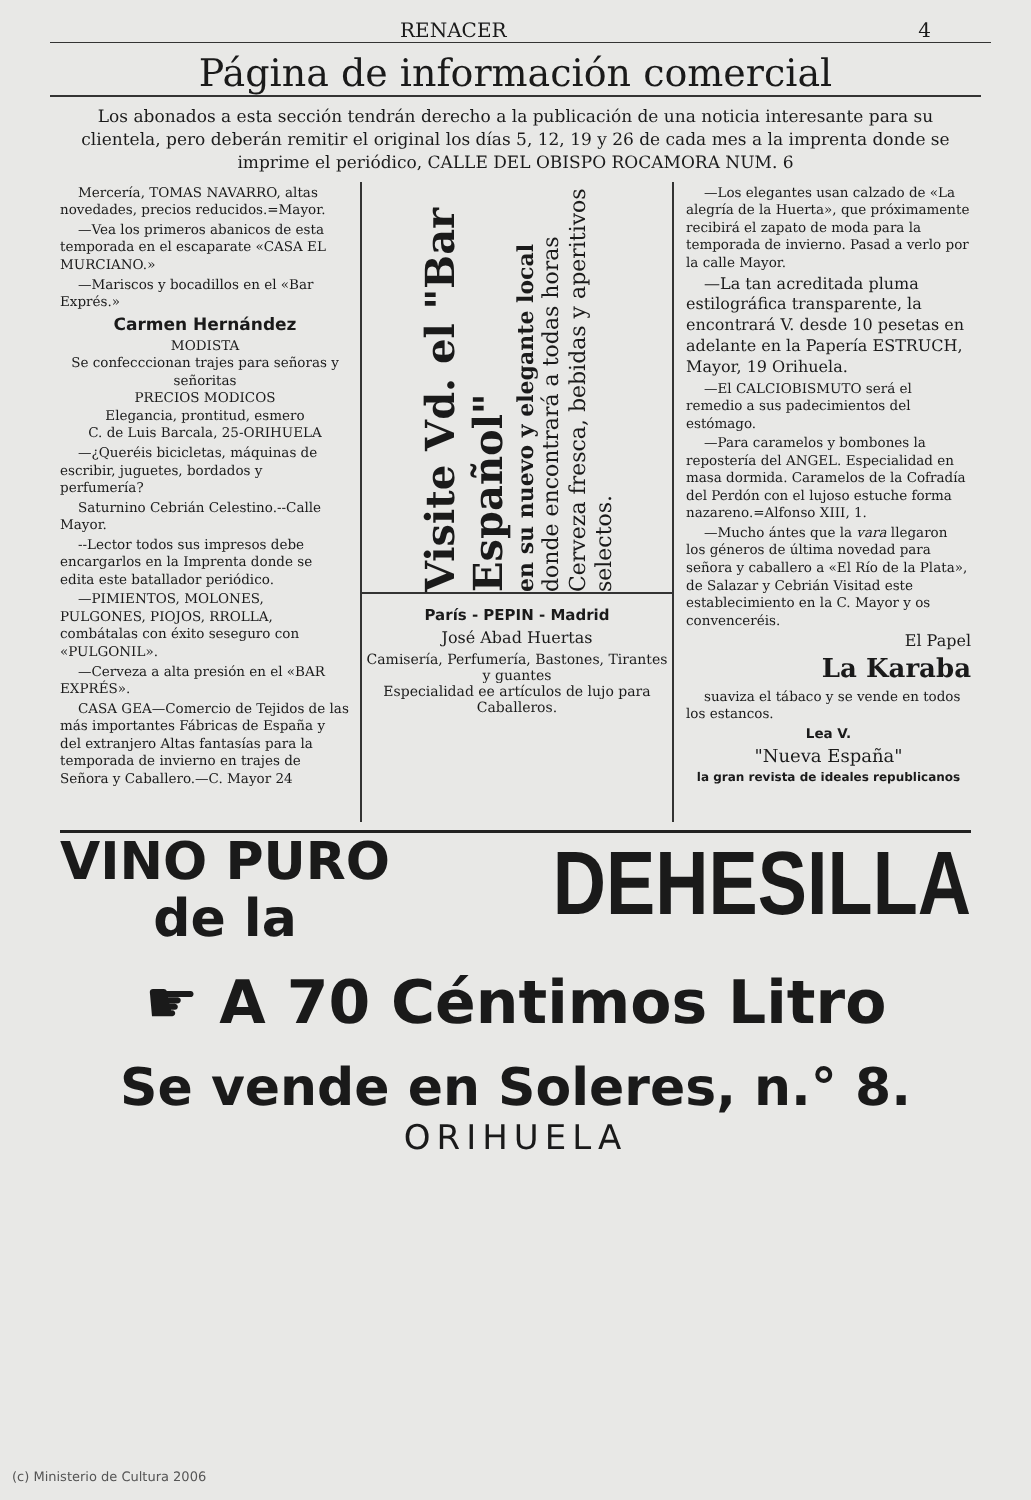RENACER 4
Página de información comercial
Los abonados a esta sección tendrán derecho a la publicación de una noticia interesante para su clientela, pero deberán remitir el original los días 5, 12, 19 y 26 de cada mes a la imprenta donde se imprime el periódico, CALLE DEL OBISPO ROCAMORA NUM. 6
Mercería, TOMAS NAVARRO, altas novedades, precios reducidos.=Mayor.
—Vea los primeros abanicos de esta temporada en el escaparate «CASA EL MURCIANO.»
—Mariscos y bocadillos en el «Bar Exprés.»
Carmen Hernández
MODISTA
Se confecccionan trajes para señoras y señoritas
PRECIOS MODICOS
Elegancia, prontitud, esmero
C. de Luis Barcala, 25-ORIHUELA
—¿Queréis bicicletas, máquinas de escribir, juguetes, bordados y perfumería?
Saturnino Cebrián Celestino.--Calle Mayor.
--Lector todos sus impresos debe encargarlos en la Imprenta donde se edita este batallador periódico.
—PIMIENTOS, MOLONES, PULGONES, PIOJOS, RROLLA, combátalas con éxito seseguro con «PULGONIL».
—Cerveza a alta presión en el «BAR EXPRÉS».
CASA GEA—Comercio de Tejidos de las más importantes Fábricas de España y del extranjero Altas fantasías para la temporada de invierno en trajes de Señora y Caballero.—C. Mayor 24
Visite Vd. el "Bar Español"
en su nuevo y elegante local
donde encontrará a todas horas Cerveza fresca, bebidas y aperitivos selectos.
París - PEPIN - Madrid
José Abad Huertas
Camisería, Perfumería, Bastones, Tirantes y guantes
Especialidad ee artículos de lujo para Caballeros.
—Los elegantes usan calzado de «La alegría de la Huerta», que próximamente recibirá el zapato de moda para la temporada de invierno. Pasad a verlo por la calle Mayor.
—La tan acreditada pluma estilográfica transparente, la encontrará V. desde 10 pesetas en adelante en la Papería ESTRUCH, Mayor, 19 Orihuela.
—El CALCIOBISMUTO será el remedio a sus padecimientos del estómago.
—Para caramelos y bombones la repostería del ANGEL. Especialidad en masa dormida. Caramelos de la Cofradía del Perdón con el lujoso estuche forma nazareno.=Alfonso XIII, 1.
—Mucho ántes que la vara llegaron los géneros de última novedad para señora y caballero a «El Río de la Plata», de Salazar y Cebrián Visitad este establecimiento en la C. Mayor y os convenceréis.
El Papel
La Karaba
suaviza el tábaco y se vende en todos los estancos.
Lea V.
"Nueva España"
la gran revista de ideales republicanos
VINO PURO
de la
DEHESILLA
☛ A 70 Céntimos Litro
Se vende en Soleres, n.° 8.
ORIHUELA
(c) Ministerio de Cultura 2006